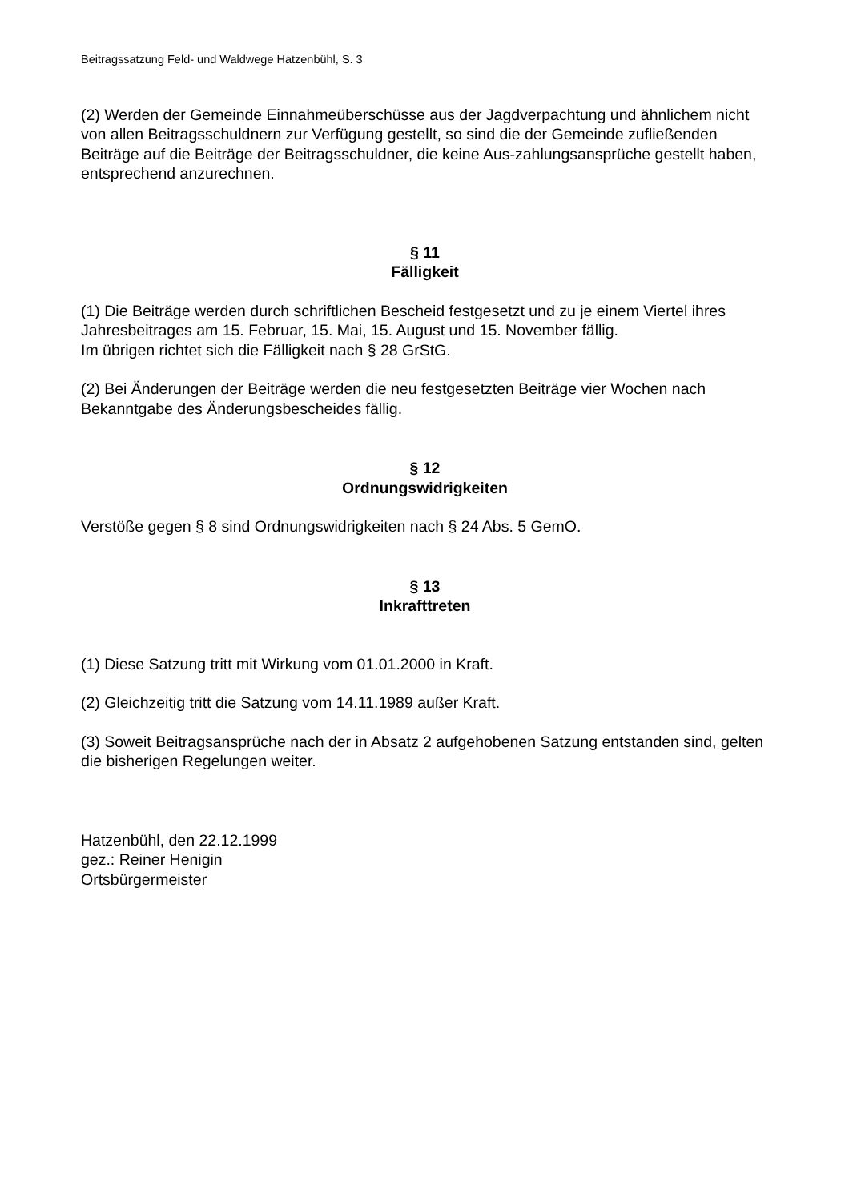Beitragssatzung Feld- und Waldwege Hatzenbühl, S. 3
(2) Werden der Gemeinde Einnahmeüberschüsse aus der Jagdverpachtung und ähnlichem nicht von allen Beitragsschuldnern zur Verfügung gestellt, so sind die der Gemeinde zufließenden Beiträge auf die Beiträge der Beitragsschuldner, die keine Aus-zahlungsansprüche gestellt haben, entsprechend anzurechnen.
§ 11
Fälligkeit
(1) Die Beiträge werden durch schriftlichen Bescheid festgesetzt und zu je einem Viertel ihres Jahresbeitrages am 15. Februar, 15. Mai, 15. August und 15. November fällig.
Im übrigen richtet sich die Fälligkeit nach § 28 GrStG.
(2) Bei Änderungen der Beiträge werden die neu festgesetzten Beiträge vier Wochen nach Bekanntgabe des Änderungsbescheides fällig.
§ 12
Ordnungswidrigkeiten
Verstöße gegen § 8 sind Ordnungswidrigkeiten nach § 24 Abs. 5 GemO.
§ 13
Inkrafttreten
(1) Diese Satzung tritt mit Wirkung vom 01.01.2000 in Kraft.
(2) Gleichzeitig tritt die Satzung vom 14.11.1989 außer Kraft.
(3) Soweit Beitragsansprüche nach der in Absatz 2 aufgehobenen Satzung entstanden sind, gelten die bisherigen Regelungen weiter.
Hatzenbühl, den 22.12.1999
gez.: Reiner Henigin
Ortsbürgermeister